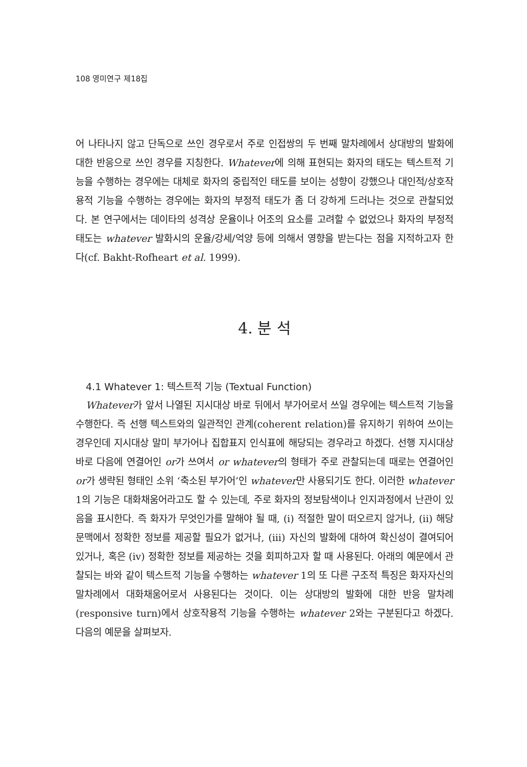108 영미연구 제18집
어 나타나지 않고 단독으로 쓰인 경우로서 주로 인접쌍의 두 번째 말차례에서 상대방의 발화에 대한 반응으로 쓰인 경우를 지칭한다. Whatever에 의해 표현되는 화자의 태도는 텍스트적 기능을 수행하는 경우에는 대체로 화자의 중립적인 태도를 보이는 성향이 강했으나 대인적/상호작용적 기능을 수행하는 경우에는 화자의 부정적 태도가 좀 더 강하게 드러나는 것으로 관찰되었다. 본 연구에서는 데이타의 성격상 운율이나 어조의 요소를 고려할 수 없었으나 화자의 부정적 태도는 whatever 발화시의 운율/강세/억양 등에 의해서 영향을 받는다는 점을 지적하고자 한다(cf. Bakht-Rofheart et al. 1999).
4. 분 석
4.1 Whatever 1: 텍스트적 기능 (Textual Function)
Whatever가 앞서 나열된 지시대상 바로 뒤에서 부가어로서 쓰일 경우에는 텍스트적 기능을 수행한다. 즉 선행 텍스트와의 일관적인 관계(coherent relation)를 유지하기 위하여 쓰이는 경우인데 지시대상 말미 부가어나 집합표지 인식표에 해당되는 경우라고 하겠다. 선행 지시대상 바로 다음에 연결어인 or가 쓰여서 or whatever의 형태가 주로 관찰되는데 때로는 연결어인 or가 생략된 형태인 소위 ‘축소된 부가어’인 whatever만 사용되기도 한다. 이러한 whatever 1의 기능은 대화채움어라고도 할 수 있는데, 주로 화자의 정보탐색이나 인지과정에서 난관이 있음을 표시한다. 즉 화자가 무엇인가를 말해야 될 때, (i) 적절한 말이 떠오르지 않거나, (ii) 해당 문맥에서 정확한 정보를 제공할 필요가 없거나, (iii) 자신의 발화에 대하여 확신성이 결여되어 있거나, 혹은 (iv) 정확한 정보를 제공하는 것을 회피하고자 할 때 사용된다. 아래의 예문에서 관찰되는 바와 같이 텍스트적 기능을 수행하는 whatever 1의 또 다른 구조적 특징은 화자자신의 말차례에서 대화채움어로서 사용된다는 것이다. 이는 상대방의 발화에 대한 반응 말차례(responsive turn)에서 상호작용적 기능을 수행하는 whatever 2와는 구분된다고 하겠다. 다음의 예문을 살펴보자.